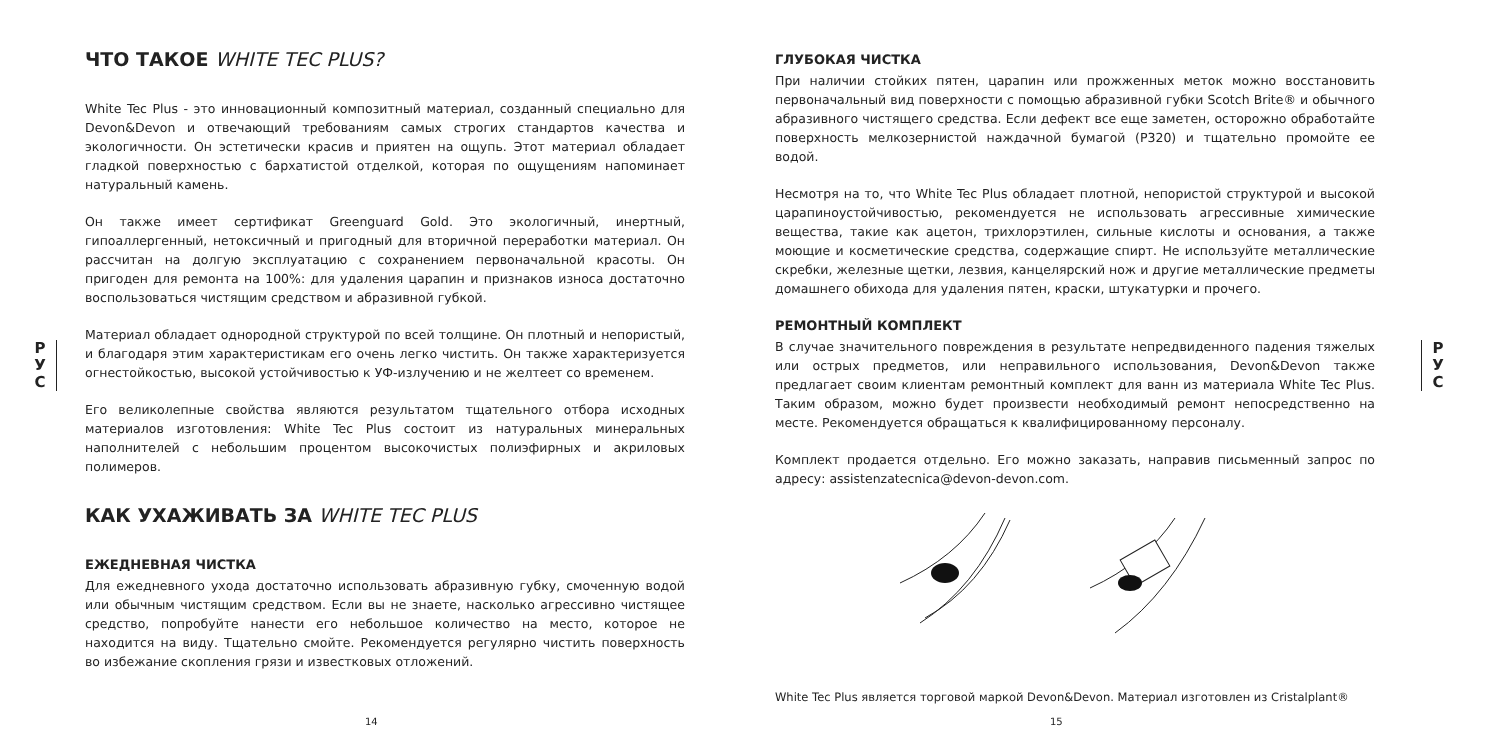Р
У
С
ЧТО ТАКОЕ WHITE TEC PLUS?
White Tec Plus - это инновационный композитный материал, созданный специально для Devon&Devon и отвечающий требованиям самых строгих стандартов качества и экологичности. Он эстетически красив и приятен на ощупь. Этот материал обладает гладкой поверхностью с бархатистой отделкой, которая по ощущениям напоминает натуральный камень.
Он также имеет сертификат Greenguard Gold. Это экологичный, инертный, гипоаллергенный, нетоксичный и пригодный для вторичной переработки материал. Он рассчитан на долгую эксплуатацию с сохранением первоначальной красоты. Он пригоден для ремонта на 100%: для удаления царапин и признаков износа достаточно воспользоваться чистящим средством и абразивной губкой.
Материал обладает однородной структурой по всей толщине. Он плотный и непористый, и благодаря этим характеристикам его очень легко чистить. Он также характеризуется огнестойкостью, высокой устойчивостью к УФ-излучению и не желтеет со временем.
Его великолепные свойства являются результатом тщательного отбора исходных материалов изготовления: White Tec Plus состоит из натуральных минеральных наполнителей с небольшим процентом высокочистых полиэфирных и акриловых полимеров.
КАК УХАЖИВАТЬ ЗА WHITE TEC PLUS
ЕЖЕДНЕВНАЯ ЧИСТКА
Для ежедневного ухода достаточно использовать абразивную губку, смоченную водой или обычным чистящим средством. Если вы не знаете, насколько агрессивно чистящее средство, попробуйте нанести его небольшое количество на место, которое не находится на виду. Тщательно смойте. Рекомендуется регулярно чистить поверхность во избежание скопления грязи и известковых отложений.
14
ГЛУБОКАЯ ЧИСТКА
При наличии стойких пятен, царапин или прожженных меток можно восстановить первоначальный вид поверхности с помощью абразивной губки Scotch Brite® и обычного абразивного чистящего средства. Если дефект все еще заметен, осторожно обработайте поверхность мелкозернистой наждачной бумагой (P320) и тщательно промойте ее водой.
Несмотря на то, что White Tec Plus обладает плотной, непористой структурой и высокой царапиноустойчивостью, рекомендуется не использовать агрессивные химические вещества, такие как ацетон, трихлорэтилен, сильные кислоты и основания, а также моющие и косметические средства, содержащие спирт. Не используйте металлические скребки, железные щетки, лезвия, канцелярский нож и другие металлические предметы домашнего обихода для удаления пятен, краски, штукатурки и прочего.
РЕМОНТНЫЙ КОМПЛЕКТ
В случае значительного повреждения в результате непредвиденного падения тяжелых или острых предметов, или неправильного использования, Devon&Devon также предлагает своим клиентам ремонтный комплект для ванн из материала White Tec Plus. Таким образом, можно будет произвести необходимый ремонт непосредственно на месте. Рекомендуется обращаться к квалифицированному персоналу.
Комплект продается отдельно. Его можно заказать, направив письменный запрос по адресу: assistenzatecnica@devon-devon.com.
White Tec Plus является торговой маркой Devon&Devon. Материал изготовлен из Cristalplant®
15
Р
У
С